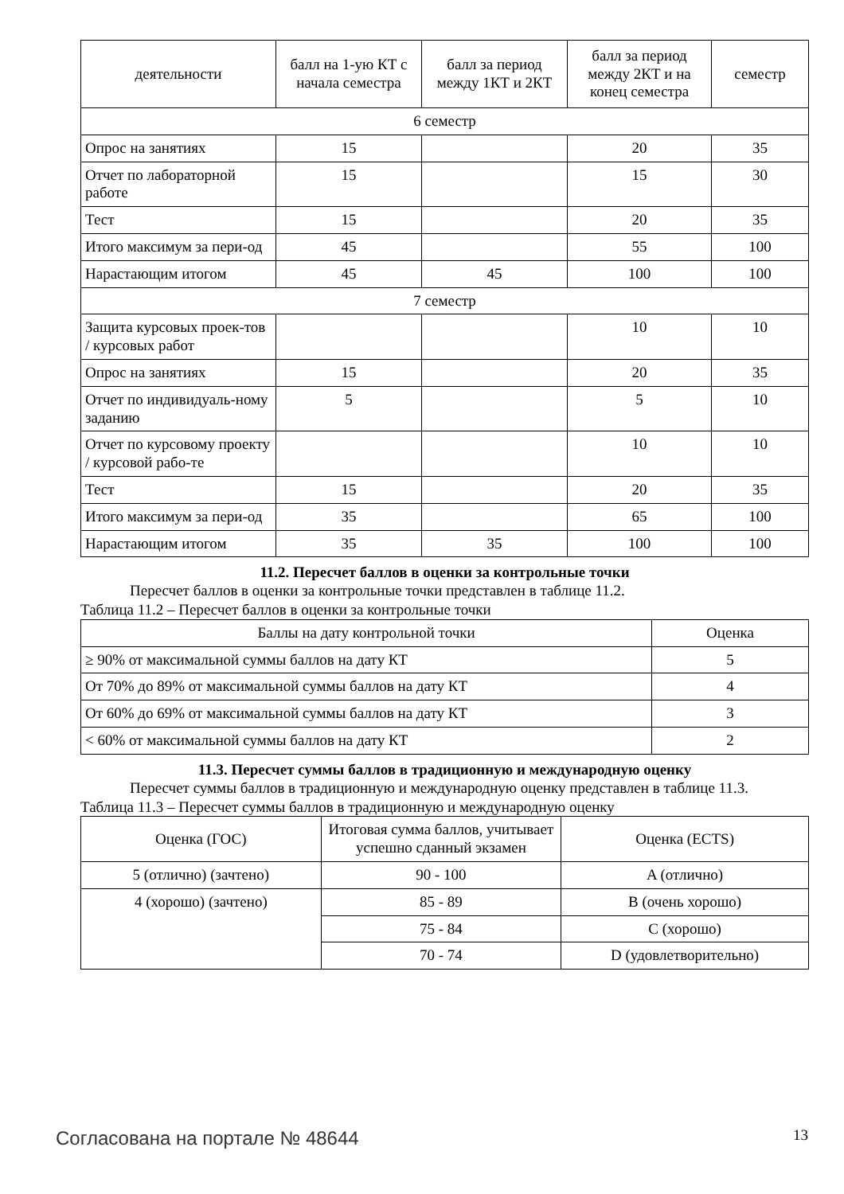| деятельности | балл на 1-ую КТ с начала семестра | балл за период между 1КТ и 2КТ | балл за период между 2КТ и на конец семестра | семестр |
| --- | --- | --- | --- | --- |
| 6 семестр | | | | |
| Опрос на занятиях | 15 | | 20 | 35 |
| Отчет по лабораторной работе | 15 | | 15 | 30 |
| Тест | 15 | | 20 | 35 |
| Итого максимум за пери-од | 45 | | 55 | 100 |
| Нарастающим итогом | 45 | 45 | 100 | 100 |
| 7 семестр | | | | |
| Защита курсовых проек-тов / курсовых работ | | | 10 | 10 |
| Опрос на занятиях | 15 | | 20 | 35 |
| Отчет по индивидуаль-ному заданию | 5 | | 5 | 10 |
| Отчет по курсовому проекту / курсовой рабо-те | | | 10 | 10 |
| Тест | 15 | | 20 | 35 |
| Итого максимум за пери-од | 35 | | 65 | 100 |
| Нарастающим итогом | 35 | 35 | 100 | 100 |
11.2. Пересчет баллов в оценки за контрольные точки
Пересчет баллов в оценки за контрольные точки представлен в таблице 11.2.
Таблица 11.2 – Пересчет баллов в оценки за контрольные точки
| Баллы на дату контрольной точки | Оценка |
| --- | --- |
| ≥ 90% от максимальной суммы баллов на дату КТ | 5 |
| От 70% до 89% от максимальной суммы баллов на дату КТ | 4 |
| От 60% до 69% от максимальной суммы баллов на дату КТ | 3 |
| < 60% от максимальной суммы баллов на дату КТ | 2 |
11.3. Пересчет суммы баллов в традиционную и международную оценку
Пересчет суммы баллов в традиционную и международную оценку представлен в таблице 11.3.
Таблица 11.3 – Пересчет суммы баллов в традиционную и международную оценку
| Оценка (ГОС) | Итоговая сумма баллов, учитывает успешно сданный экзамен | Оценка (ECTS) |
| --- | --- | --- |
| 5 (отлично) (зачтено) | 90 - 100 | A (отлично) |
| 4 (хорошо) (зачтено) | 85 - 89 | B (очень хорошо) |
| | 75 - 84 | C (хорошо) |
| | 70 - 74 | D (удовлетворительно) |
Согласована на портале № 48644 13